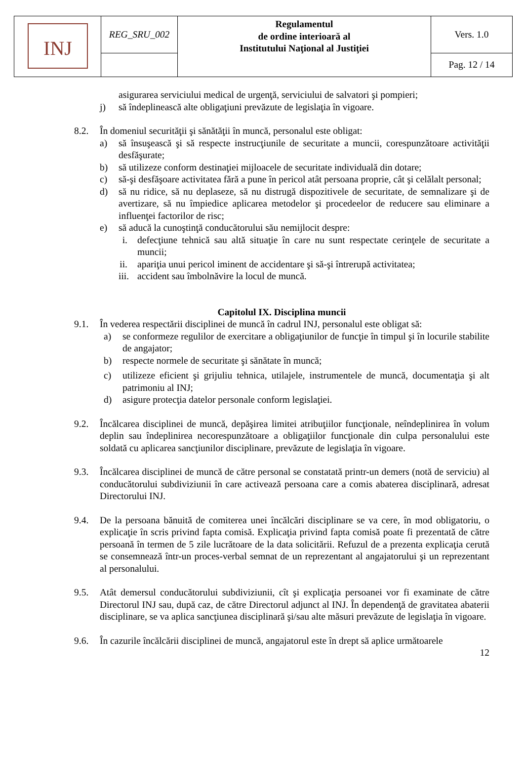| INJ | REG_SRU_002 | Regulamentul de ordine interioară al Institutului Naţional al Justiţiei | Vers. 1.0 |
| | | | Pag. 12 / 14 |
asigurarea serviciului medical de urgenţă, serviciului de salvatori şi pompieri;
j) să îndeplinească alte obligaţiuni prevăzute de legislaţia în vigoare.
8.2. În domeniul securităţii şi sănătăţii în muncă, personalul este obligat:
a) să însuşească şi să respecte instrucţiunile de securitate a muncii, corespunzătoare activităţii desfăşurate;
b) să utilizeze conform destinaţiei mijloacele de securitate individuală din dotare;
c) să-şi desfăşoare activitatea fără a pune în pericol atât persoana proprie, cât şi celălalt personal;
d) să nu ridice, să nu deplaseze, să nu distrugă dispozitivele de securitate, de semnalizare şi de avertizare, să nu împiedice aplicarea metodelor şi procedeelor de reducere sau eliminare a influenţei factorilor de risc;
e) să aducă la cunoştinţă conducătorului său nemijlocit despre:
i. defecţiune tehnică sau altă situaţie în care nu sunt respectate cerinţele de securitate a muncii;
ii. apariţia unui pericol iminent de accidentare şi să-şi întrerupă activitatea;
iii. accident sau îmbolnăvire la locul de muncă.
Capitolul IX. Disciplina muncii
9.1. În vederea respectării disciplinei de muncă în cadrul INJ, personalul este obligat să:
a) se conformeze regulilor de exercitare a obligaţiunilor de funcţie în timpul şi în locurile stabilite de angajator;
b) respecte normele de securitate şi sănătate în muncă;
c) utilizeze eficient şi grijuliu tehnica, utilajele, instrumentele de muncă, documentaţia şi alt patrimoniu al INJ;
d) asigure protecţia datelor personale conform legislaţiei.
9.2. Încălcarea disciplinei de muncă, depăşirea limitei atribuţiilor funcţionale, neîndeplinirea în volum deplin sau îndeplinirea necorespunzătoare a obligaţiilor funcţionale din culpa personalului este soldată cu aplicarea sancţiunilor disciplinare, prevăzute de legislaţia în vigoare.
9.3. Încălcarea disciplinei de muncă de către personal se constatată printr-un demers (notă de serviciu) al conducătorului subdiviziunii în care activează persoana care a comis abaterea disciplinară, adresat Directorului INJ.
9.4. De la persoana bănuită de comiterea unei încălcări disciplinare se va cere, în mod obligatoriu, o explicaţie în scris privind fapta comisă. Explicaţia privind fapta comisă poate fi prezentată de către persoană în termen de 5 zile lucrătoare de la data solicitării. Refuzul de a prezenta explicaţia cerută se consemnează într-un proces-verbal semnat de un reprezentant al angajatorului şi un reprezentant al personalului.
9.5. Atât demersul conducătorului subdiviziunii, cît şi explicaţia persoanei vor fi examinate de către Directorul INJ sau, după caz, de către Directorul adjunct al INJ. În dependenţă de gravitatea abaterii disciplinare, se va aplica sancţiunea disciplinară şi/sau alte măsuri prevăzute de legislaţia în vigoare.
9.6. În cazurile încălcării disciplinei de muncă, angajatorul este în drept să aplice următoarele
12